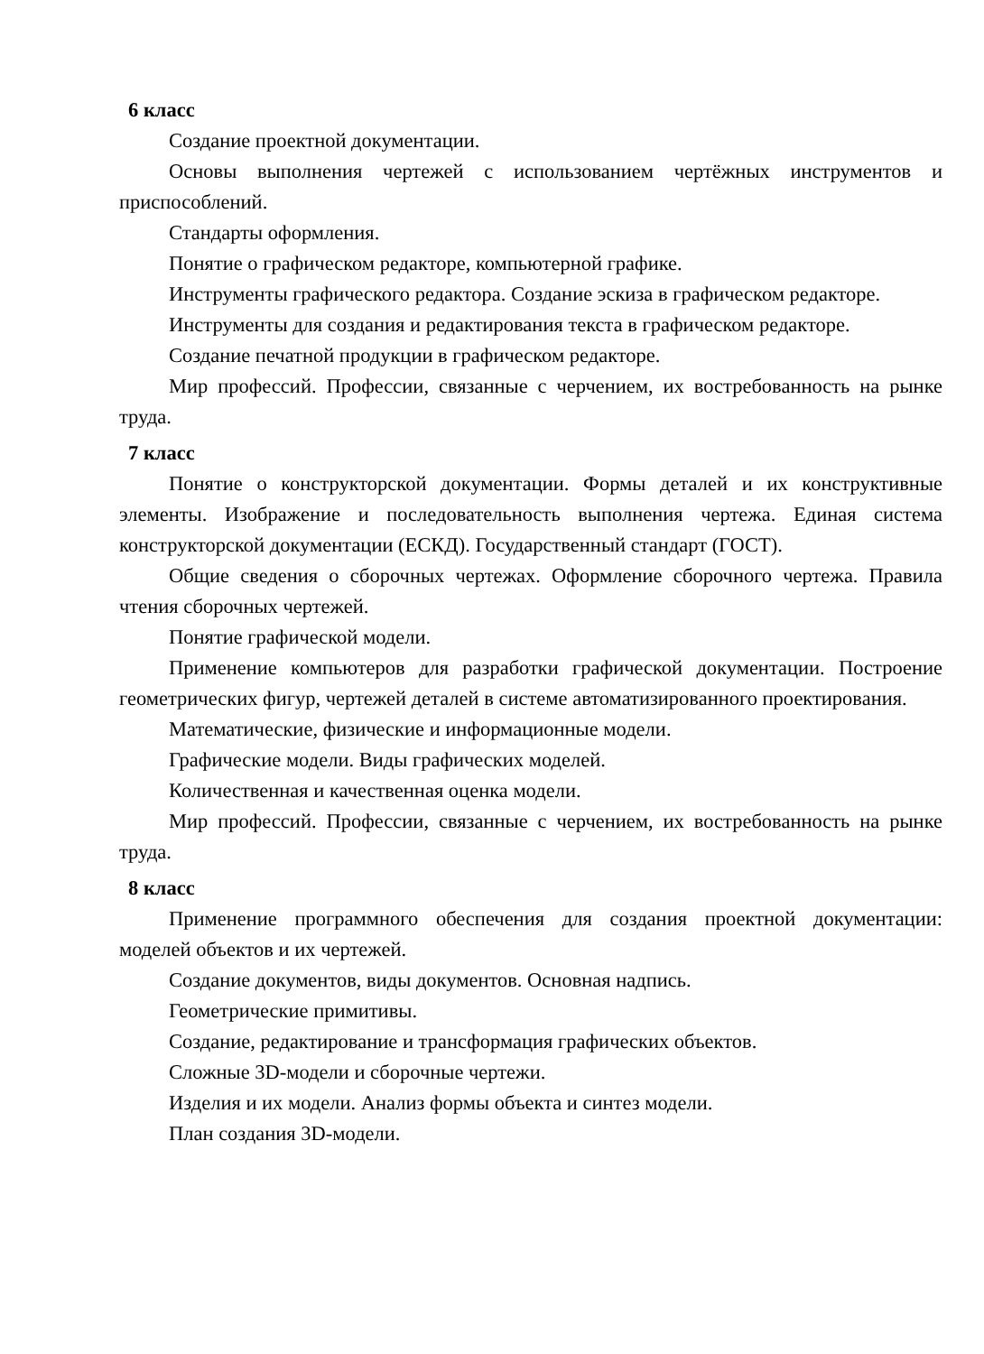6 класс
Создание проектной документации.
Основы выполнения чертежей с использованием чертёжных инструментов и приспособлений.
Стандарты оформления.
Понятие о графическом редакторе, компьютерной графике.
Инструменты графического редактора. Создание эскиза в графическом редакторе.
Инструменты для создания и редактирования текста в графическом редакторе.
Создание печатной продукции в графическом редакторе.
Мир профессий. Профессии, связанные с черчением, их востребованность на рынке труда.
7 класс
Понятие о конструкторской документации. Формы деталей и их конструктивные элементы. Изображение и последовательность выполнения чертежа. Единая система конструкторской документации (ЕСКД). Государственный стандарт (ГОСТ).
Общие сведения о сборочных чертежах. Оформление сборочного чертежа. Правила чтения сборочных чертежей.
Понятие графической модели.
Применение компьютеров для разработки графической документации. Построение геометрических фигур, чертежей деталей в системе автоматизированного проектирования.
Математические, физические и информационные модели.
Графические модели. Виды графических моделей.
Количественная и качественная оценка модели.
Мир профессий. Профессии, связанные с черчением, их востребованность на рынке труда.
8 класс
Применение программного обеспечения для создания проектной документации: моделей объектов и их чертежей.
Создание документов, виды документов. Основная надпись.
Геометрические примитивы.
Создание, редактирование и трансформация графических объектов.
Сложные 3D-модели и сборочные чертежи.
Изделия и их модели. Анализ формы объекта и синтез модели.
План создания 3D-модели.